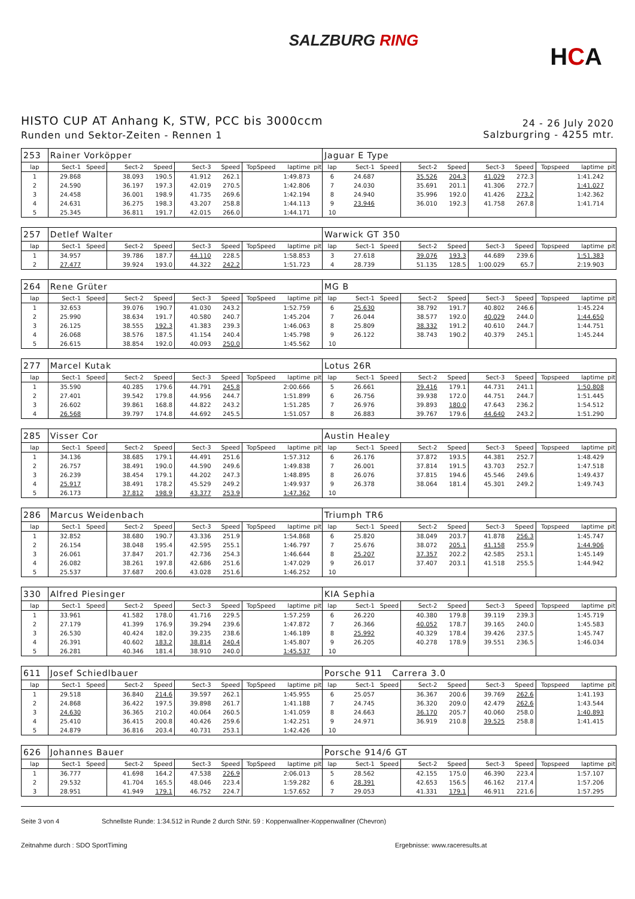SALZBURG RING
HCA
HISTO CUP AT Anhang K, STW, PCC bis 3000ccm
Runden und Sektor-Zeiten - Rennen 1
24 - 26 July 2020
Salzburgring - 4255 mtr.
| 253 | Rainer Vorköpper | | | | | | | | | Jaguar E Type | | | | | | | | | |
| lap | Sect-1 | Speed | Sect-2 | Speed | Sect-3 | Speed | TopSpeed | laptime | pit | lap | Sect-1 | Speed | Sect-2 | Speed | Sect-3 | Speed | Topspeed | laptime | pit |
| 1 | 29.868 | | 38.093 | 190.5 | 41.912 | 262.1 | | 1:49.873 | | 6 | 24.687 | | 35.526 | 204.3 | 41.029 | 272.3 | | 1:41.242 | |
| 2 | 24.590 | | 36.197 | 197.3 | 42.019 | 270.5 | | 1:42.806 | | 7 | 24.030 | | 35.691 | 201.1 | 41.306 | 272.7 | | 1:41.027 | |
| 3 | 24.458 | | 36.001 | 198.9 | 41.735 | 269.6 | | 1:42.194 | | 8 | 24.940 | | 35.996 | 192.0 | 41.426 | 273.2 | | 1:42.362 | |
| 4 | 24.631 | | 36.275 | 198.3 | 43.207 | 258.8 | | 1:44.113 | | 9 | 23.946 | | 36.010 | 192.3 | 41.758 | 267.8 | | 1:41.714 | |
| 5 | 25.345 | | 36.811 | 191.7 | 42.015 | 266.0 | | 1:44.171 | | 10 | | | | | | | | | |
| 257 | Detlef Walter | | | | | | | | | Warwick GT 350 | | | | | | | | | |
| lap | Sect-1 | Speed | Sect-2 | Speed | Sect-3 | Speed | TopSpeed | laptime | pit | lap | Sect-1 | Speed | Sect-2 | Speed | Sect-3 | Speed | Topspeed | laptime | pit |
| 1 | 34.957 | | 39.786 | 187.7 | 44.110 | 228.5 | | 1:58.853 | | 3 | 27.618 | | 39.076 | 193.3 | 44.689 | 239.6 | | 1:51.383 | |
| 2 | 27.477 | | 39.924 | 193.0 | 44.322 | 242.2 | | 1:51.723 | | 4 | 28.739 | | 51.135 | 128.5 | 1:00.029 | 65.7 | | 2:19.903 | |
| 264 | Rene Grüter | | | | | | | | | MG B | | | | | | | | | |
| lap | Sect-1 | Speed | Sect-2 | Speed | Sect-3 | Speed | TopSpeed | laptime | pit | lap | Sect-1 | Speed | Sect-2 | Speed | Sect-3 | Speed | Topspeed | laptime | pit |
| 1 | 32.653 | | 39.076 | 190.7 | 41.030 | 243.2 | | 1:52.759 | | 6 | 25.630 | | 38.792 | 191.7 | 40.802 | 246.6 | | 1:45.224 | |
| 2 | 25.990 | | 38.634 | 191.7 | 40.580 | 240.7 | | 1:45.204 | | 7 | 26.044 | | 38.577 | 192.0 | 40.029 | 244.0 | | 1:44.650 | |
| 3 | 26.125 | | 38.555 | 192.3 | 41.383 | 239.3 | | 1:46.063 | | 8 | 25.809 | | 38.332 | 191.2 | 40.610 | 244.7 | | 1:44.751 | |
| 4 | 26.068 | | 38.576 | 187.5 | 41.154 | 240.4 | | 1:45.798 | | 9 | 26.122 | | 38.743 | 190.2 | 40.379 | 245.1 | | 1:45.244 | |
| 5 | 26.615 | | 38.854 | 192.0 | 40.093 | 250.0 | | 1:45.562 | | 10 | | | | | | | | | |
| 277 | Marcel Kutak | | | | | | | | | Lotus 26R | | | | | | | | | |
| lap | Sect-1 | Speed | Sect-2 | Speed | Sect-3 | Speed | TopSpeed | laptime | pit | lap | Sect-1 | Speed | Sect-2 | Speed | Sect-3 | Speed | Topspeed | laptime | pit |
| 1 | 35.590 | | 40.285 | 179.6 | 44.791 | 245.8 | | 2:00.666 | | 5 | 26.661 | | 39.416 | 179.1 | 44.731 | 241.1 | | 1:50.808 | |
| 2 | 27.401 | | 39.542 | 179.8 | 44.956 | 244.7 | | 1:51.899 | | 6 | 26.756 | | 39.938 | 172.0 | 44.751 | 244.7 | | 1:51.445 | |
| 3 | 26.602 | | 39.861 | 168.8 | 44.822 | 243.2 | | 1:51.285 | | 7 | 26.976 | | 39.893 | 180.0 | 47.643 | 236.2 | | 1:54.512 | |
| 4 | 26.568 | | 39.797 | 174.8 | 44.692 | 245.5 | | 1:51.057 | | 8 | 26.883 | | 39.767 | 179.6 | 44.640 | 243.2 | | 1:51.290 | |
| 285 | Visser Cor | | | | | | | | | Austin Healey | | | | | | | | | |
| lap | Sect-1 | Speed | Sect-2 | Speed | Sect-3 | Speed | TopSpeed | laptime | pit | lap | Sect-1 | Speed | Sect-2 | Speed | Sect-3 | Speed | Topspeed | laptime | pit |
| 1 | 34.136 | | 38.685 | 179.1 | 44.491 | 251.6 | | 1:57.312 | | 6 | 26.176 | | 37.872 | 193.5 | 44.381 | 252.7 | | 1:48.429 | |
| 2 | 26.757 | | 38.491 | 190.0 | 44.590 | 249.6 | | 1:49.838 | | 7 | 26.001 | | 37.814 | 191.5 | 43.703 | 252.7 | | 1:47.518 | |
| 3 | 26.239 | | 38.454 | 179.1 | 44.202 | 247.3 | | 1:48.895 | | 8 | 26.076 | | 37.815 | 194.6 | 45.546 | 249.6 | | 1:49.437 | |
| 4 | 25.917 | | 38.491 | 178.2 | 45.529 | 249.2 | | 1:49.937 | | 9 | 26.378 | | 38.064 | 181.4 | 45.301 | 249.2 | | 1:49.743 | |
| 5 | 26.173 | | 37.812 | 198.9 | 43.377 | 253.9 | | 1:47.362 | | 10 | | | | | | | | | |
| 286 | Marcus Weidenbach | | | | | | | | | Triumph TR6 | | | | | | | | | |
| lap | Sect-1 | Speed | Sect-2 | Speed | Sect-3 | Speed | TopSpeed | laptime | pit | lap | Sect-1 | Speed | Sect-2 | Speed | Sect-3 | Speed | Topspeed | laptime | pit |
| 1 | 32.852 | | 38.680 | 190.7 | 43.336 | 251.9 | | 1:54.868 | | 6 | 25.820 | | 38.049 | 203.7 | 41.878 | 256.3 | | 1:45.747 | |
| 2 | 26.154 | | 38.048 | 195.4 | 42.595 | 255.1 | | 1:46.797 | | 7 | 25.676 | | 38.072 | 205.1 | 41.158 | 255.9 | | 1:44.906 | |
| 3 | 26.061 | | 37.847 | 201.7 | 42.736 | 254.3 | | 1:46.644 | | 8 | 25.207 | | 37.357 | 202.2 | 42.585 | 253.1 | | 1:45.149 | |
| 4 | 26.082 | | 38.261 | 197.8 | 42.686 | 251.6 | | 1:47.029 | | 9 | 26.017 | | 37.407 | 203.1 | 41.518 | 255.5 | | 1:44.942 | |
| 5 | 25.537 | | 37.687 | 200.6 | 43.028 | 251.6 | | 1:46.252 | | 10 | | | | | | | | | |
| 330 | Alfred Piesinger | | | | | | | | | KIA Sephia | | | | | | | | | |
| lap | Sect-1 | Speed | Sect-2 | Speed | Sect-3 | Speed | TopSpeed | laptime | pit | lap | Sect-1 | Speed | Sect-2 | Speed | Sect-3 | Speed | Topspeed | laptime | pit |
| 1 | 33.961 | | 41.582 | 178.0 | 41.716 | 229.5 | | 1:57.259 | | 6 | 26.220 | | 40.380 | 179.8 | 39.119 | 239.3 | | 1:45.719 | |
| 2 | 27.179 | | 41.399 | 176.9 | 39.294 | 239.6 | | 1:47.872 | | 7 | 26.366 | | 40.052 | 178.7 | 39.165 | 240.0 | | 1:45.583 | |
| 3 | 26.530 | | 40.424 | 182.0 | 39.235 | 238.6 | | 1:46.189 | | 8 | 25.992 | | 40.329 | 178.4 | 39.426 | 237.5 | | 1:45.747 | |
| 4 | 26.391 | | 40.602 | 183.2 | 38.814 | 240.4 | | 1:45.807 | | 9 | 26.205 | | 40.278 | 178.9 | 39.551 | 236.5 | | 1:46.034 | |
| 5 | 26.281 | | 40.346 | 181.4 | 38.910 | 240.0 | | 1:45.537 | | 10 | | | | | | | | | |
| 611 | Josef Schiedlbauer | | | | | | | | | Porsche 911 Carrera 3.0 | | | | | | | | | |
| lap | Sect-1 | Speed | Sect-2 | Speed | Sect-3 | Speed | TopSpeed | laptime | pit | lap | Sect-1 | Speed | Sect-2 | Speed | Sect-3 | Speed | Topspeed | laptime | pit |
| 1 | 29.518 | | 36.840 | 214.6 | 39.597 | 262.1 | | 1:45.955 | | 6 | 25.057 | | 36.367 | 200.6 | 39.769 | 262.6 | | 1:41.193 | |
| 2 | 24.868 | | 36.422 | 197.5 | 39.898 | 261.7 | | 1:41.188 | | 7 | 24.745 | | 36.320 | 209.0 | 42.479 | 262.6 | | 1:43.544 | |
| 3 | 24.630 | | 36.365 | 210.2 | 40.064 | 260.5 | | 1:41.059 | | 8 | 24.663 | | 36.170 | 205.7 | 40.060 | 258.0 | | 1:40.893 | |
| 4 | 25.410 | | 36.415 | 200.8 | 40.426 | 259.6 | | 1:42.251 | | 9 | 24.971 | | 36.919 | 210.8 | 39.525 | 258.8 | | 1:41.415 | |
| 5 | 24.879 | | 36.816 | 203.4 | 40.731 | 253.1 | | 1:42.426 | | 10 | | | | | | | | | |
| 626 | Johannes Bauer | | | | | | | | | Porsche 914/6 GT | | | | | | | | | |
| lap | Sect-1 | Speed | Sect-2 | Speed | Sect-3 | Speed | TopSpeed | laptime | pit | lap | Sect-1 | Speed | Sect-2 | Speed | Sect-3 | Speed | Topspeed | laptime | pit |
| 1 | 36.777 | | 41.698 | 164.2 | 47.538 | 226.9 | | 2:06.013 | | 5 | 28.562 | | 42.155 | 175.0 | 46.390 | 223.4 | | 1:57.107 | |
| 2 | 29.532 | | 41.704 | 165.5 | 48.046 | 223.4 | | 1:59.282 | | 6 | 28.391 | | 42.653 | 156.5 | 46.162 | 217.4 | | 1:57.206 | |
| 3 | 28.951 | | 41.949 | 179.1 | 46.752 | 224.7 | | 1:57.652 | | 7 | 29.053 | | 41.331 | 179.1 | 46.911 | 221.6 | | 1:57.295 | |
Seite 3 von 4 Schnellste Runde: 1:34.512 in Runde 2 durch StNr. 59 : Koppenwallner-Koppenwallner (Chevron)
Zeitnahme durch : SDO SportTiming Ergebnisse: www.raceresults.at